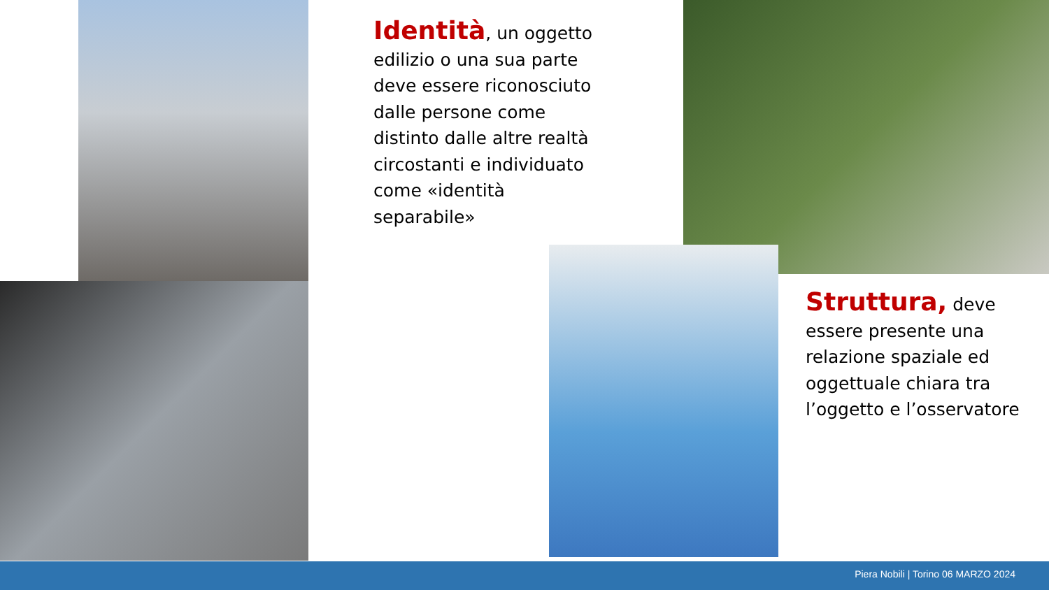Identità, un oggetto edilizio o una sua parte deve essere riconosciuto dalle persone come distinto dalle altre realtà circostanti e individuato come «identità separabile»
Struttura, deve essere presente una relazione spaziale ed oggettuale chiara tra l’oggetto e l’osservatore
Piera Nobili | Torino 06 MARZO 2024